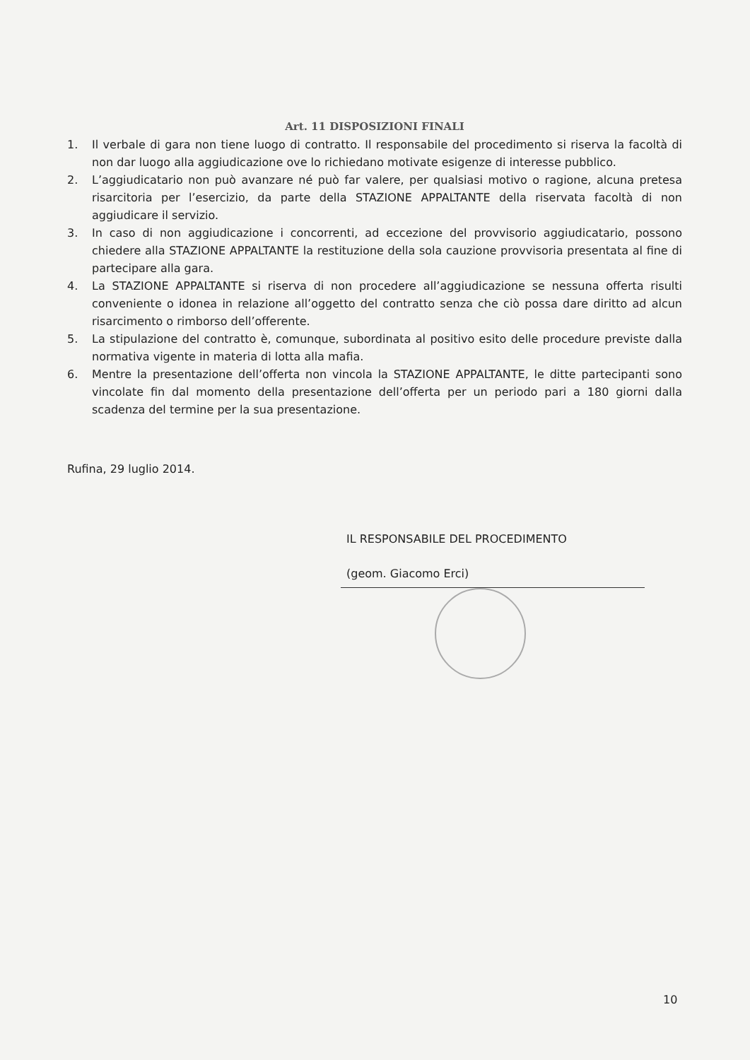Art. 11 DISPOSIZIONI FINALI
1. Il verbale di gara non tiene luogo di contratto. Il responsabile del procedimento si riserva la facoltà di non dar luogo alla aggiudicazione ove lo richiedano motivate esigenze di interesse pubblico.
2. L’aggiudicatario non può avanzare né può far valere, per qualsiasi motivo o ragione, alcuna pretesa risarcitoria per l’esercizio, da parte della STAZIONE APPALTANTE della riservata facoltà di non aggiudicare il servizio.
3. In caso di non aggiudicazione i concorrenti, ad eccezione del provvisorio aggiudicatario, possono chiedere alla STAZIONE APPALTANTE la restituzione della sola cauzione provvisoria presentata al fine di partecipare alla gara.
4. La STAZIONE APPALTANTE si riserva di non procedere all’aggiudicazione se nessuna offerta risulti conveniente o idonea in relazione all’oggetto del contratto senza che ciò possa dare diritto ad alcun risarcimento o rimborso dell’offerente.
5. La stipulazione del contratto è, comunque, subordinata al positivo esito delle procedure previste dalla normativa vigente in materia di lotta alla mafia.
6. Mentre la presentazione dell’offerta non vincola la STAZIONE APPALTANTE, le ditte partecipanti sono vincolate fin dal momento della presentazione dell’offerta per un periodo pari a 180 giorni dalla scadenza del termine per la sua presentazione.
Rufina, 29 luglio 2014.
IL RESPONSABILE DEL PROCEDIMENTO
(geom. Giacomo Erci)
10